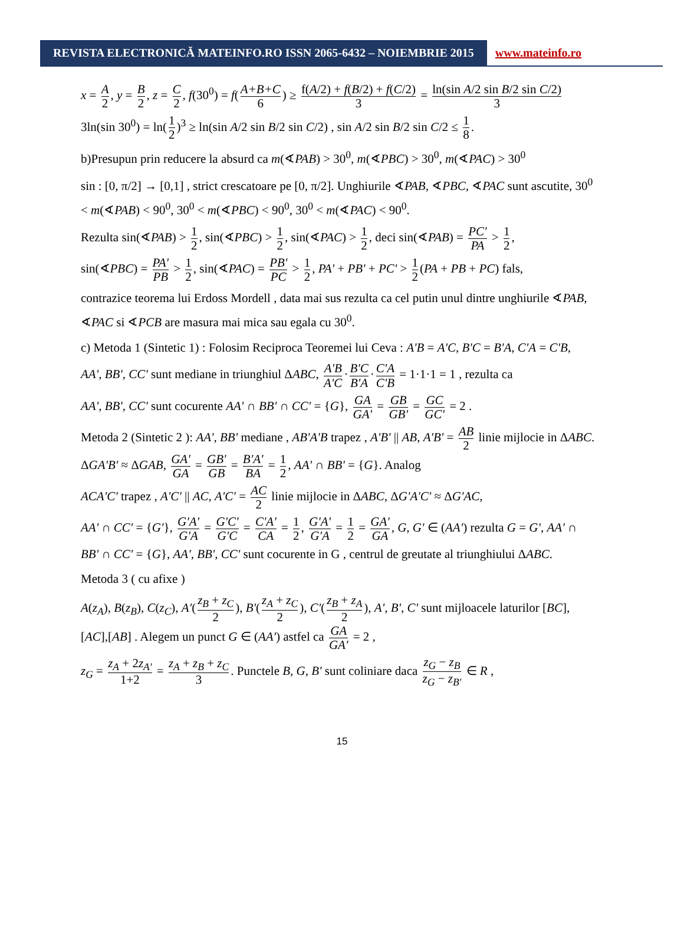REVISTA ELECTRONICĂ MATEINFO.RO ISSN 2065-6432 – NOIEMBRIE 2015
www.mateinfo.ro
x = A 2, y = B 2, z = C 2, f(30<sup>0</sup>) = f(A+B+C 6) ≥ f(A/2) + f(B/2) + f(C/2) 3 = ln(sin A/2 sin B/2 sin C/2) 3
3ln(sin 30<sup>0</sup>) = ln(1 2)<sup>3</sup> ≥ ln(sin A/2 sin B/2 sin C/2) , sin A/2 sin B/2 sin C/2 ≤ 1 8.
b)Presupun prin reducere la absurd ca m(∢PAB) > 30<sup>0</sup>, m(∢PBC) > 30<sup>0</sup>, m(∢PAC) > 30<sup>0</sup>
sin : [0, π/2] → [0,1] , strict crescatoare pe [0, π/2]. Unghiurile ∢PAB, ∢PBC, ∢PAC sunt ascutite, 30<sup>0</sup> < m(∢PAB) < 90<sup>0</sup>, 30<sup>0</sup> < m(∢PBC) < 90<sup>0</sup>, 30<sup>0</sup> < m(∢PAC) < 90<sup>0</sup>.
Rezulta sin(∢PAB) > 1 2, sin(∢PBC) > 1 2, sin(∢PAC) > 1 2, deci sin(∢PAB) = PC' PA > 1 2,
sin(∢PBC) = PA' PB > 1 2, sin(∢PAC) = PB' PC > 1 2, PA' + PB' + PC' > 1 2 (PA + PB + PC) fals,
contrazice teorema lui Erdoss Mordell , data mai sus rezulta ca cel putin unul dintre unghiurile ∢PAB, ∢PAC si ∢PCB are masura mai mica sau egala cu 30<sup>0</sup>.
c) Metoda 1 (Sintetic 1) : Folosim Reciproca Teoremei lui Ceva : A'B = A'C, B'C = B'A, C'A = C'B,
AA', BB', CC' sunt mediane in triunghiul ΔABC, A'B A'C · B'C B'A · C'A C'B = 1·1·1 = 1 , rezulta ca
AA', BB', CC' sunt cocurente AA' ∩ BB' ∩ CC' = {G}, GA GA' = GB GB' = GC GC' = 2 .
Metoda 2 (Sintetic 2 ): AA', BB' mediane , AB'A'B trapez , A'B' || AB, A'B' = AB 2 linie mijlocie in ΔABC. ΔGA'B' ≈ ΔGAB, GA' GA = GB' GB = B'A' BA = 1 2, AA' ∩ BB' = {G}. Analog
ACA'C' trapez , A'C' || AC, A'C' = AC 2 linie mijlocie in ΔABC, ΔG'A'C' ≈ ΔG'AC,
AA' ∩ CC' = {G'}, G'A' G'A = G'C' G'C = C'A' CA = 1 2, G'A' G'A = 1 2 = GA' GA, G, G' ∈ (AA') rezulta G = G', AA' ∩ BB' ∩ CC' = {G}, AA', BB', CC' sunt cocurente in G , centrul de greutate al triunghiului ΔABC.
Metoda 3 ( cu afixe )
A(z<sub>A</sub>), B(z<sub>B</sub>), C(z<sub>C</sub>), A'(z<sub>B</sub> + z<sub>C</sub> 2), B'(z<sub>A</sub> + z<sub>C</sub> 2), C'(z<sub>B</sub> + z<sub>A</sub> 2), A', B', C' sunt mijloacele laturilor [BC],[AC],[AB] . Alegem un punct G ∈ (AA') astfel ca GA GA' = 2 ,
z<sub>G</sub> = z<sub>A</sub> + 2z<sub>A'</sub> 1+2 = z<sub>A</sub> + z<sub>B</sub> + z<sub>C</sub> 3. Punctele B, G, B' sunt coliniare daca z<sub>G</sub> − z<sub>B</sub> z<sub>G</sub> − z<sub>B'</sub> ∈ R ,
15